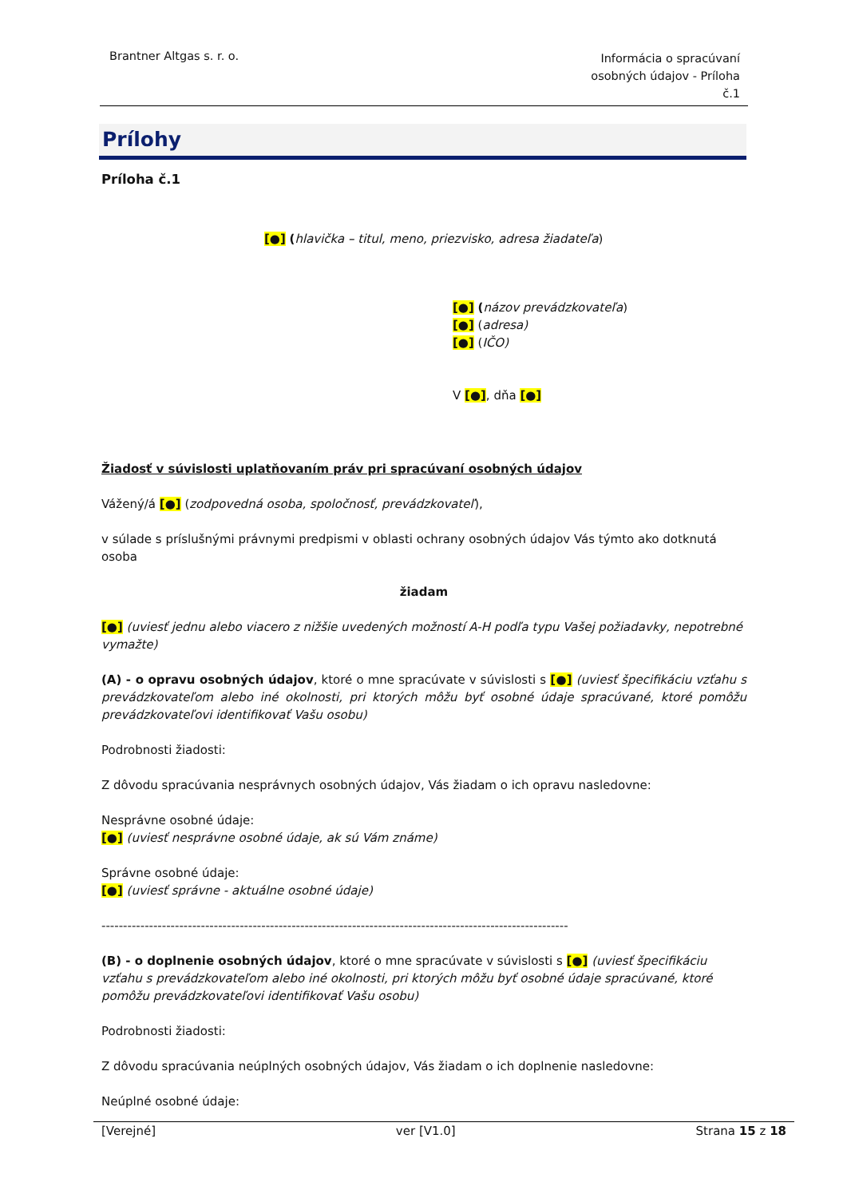Brantner Altgas s. r. o.
Informácia o spracúvaní osobných údajov - Príloha č.1
Prílohy
Príloha č.1
[●] (hlavička – titul, meno, priezvisko, adresa žiadateľa)
[●] (názov prevádzkovateľa)
[●] (adresa)
[●] (IČO)
V [●], dňa [●]
Žiadosť v súvislosti uplatňovaním práv pri spracúvaní osobných údajov
Vážený/á [●] (zodpovedná osoba, spoločnosť, prevádzkovateľ),
v súlade s príslušnými právnymi predpismi v oblasti ochrany osobných údajov Vás týmto ako dotknutá osoba
žiadam
[●] (uviesť jednu alebo viacero z nižšie uvedených možností A-H podľa typu Vašej požiadavky, nepotrebné vymažte)
(A) - o opravu osobných údajov, ktoré o mne spracúvate v súvislosti s [●] (uviesť špecifikáciu vzťahu s prevádzkovateľom alebo iné okolnosti, pri ktorých môžu byť osobné údaje spracúvané, ktoré pomôžu prevádzkovateľovi identifikovať Vašu osobu)
Podrobnosti žiadosti:
Z dôvodu spracúvania nesprávnych osobných údajov, Vás žiadam o ich opravu nasledovne:
Nesprávne osobné údaje:
[●] (uviesť nesprávne osobné údaje, ak sú Vám známe)
Správne osobné údaje:
[●] (uviesť správne - aktuálne osobné údaje)
------------------------------------------------------------------------------------------------------------
(B) - o doplnenie osobných údajov, ktoré o mne spracúvate v súvislosti s [●] (uviesť špecifikáciu vzťahu s prevádzkovateľom alebo iné okolnosti, pri ktorých môžu byť osobné údaje spracúvané, ktoré pomôžu prevádzkovateľovi identifikovať Vašu osobu)
Podrobnosti žiadosti:
Z dôvodu spracúvania neúplných osobných údajov, Vás žiadam o ich doplnenie nasledovne:
Neúplné osobné údaje:
[Verejné] ver [V1.0] Strana 15 z 18